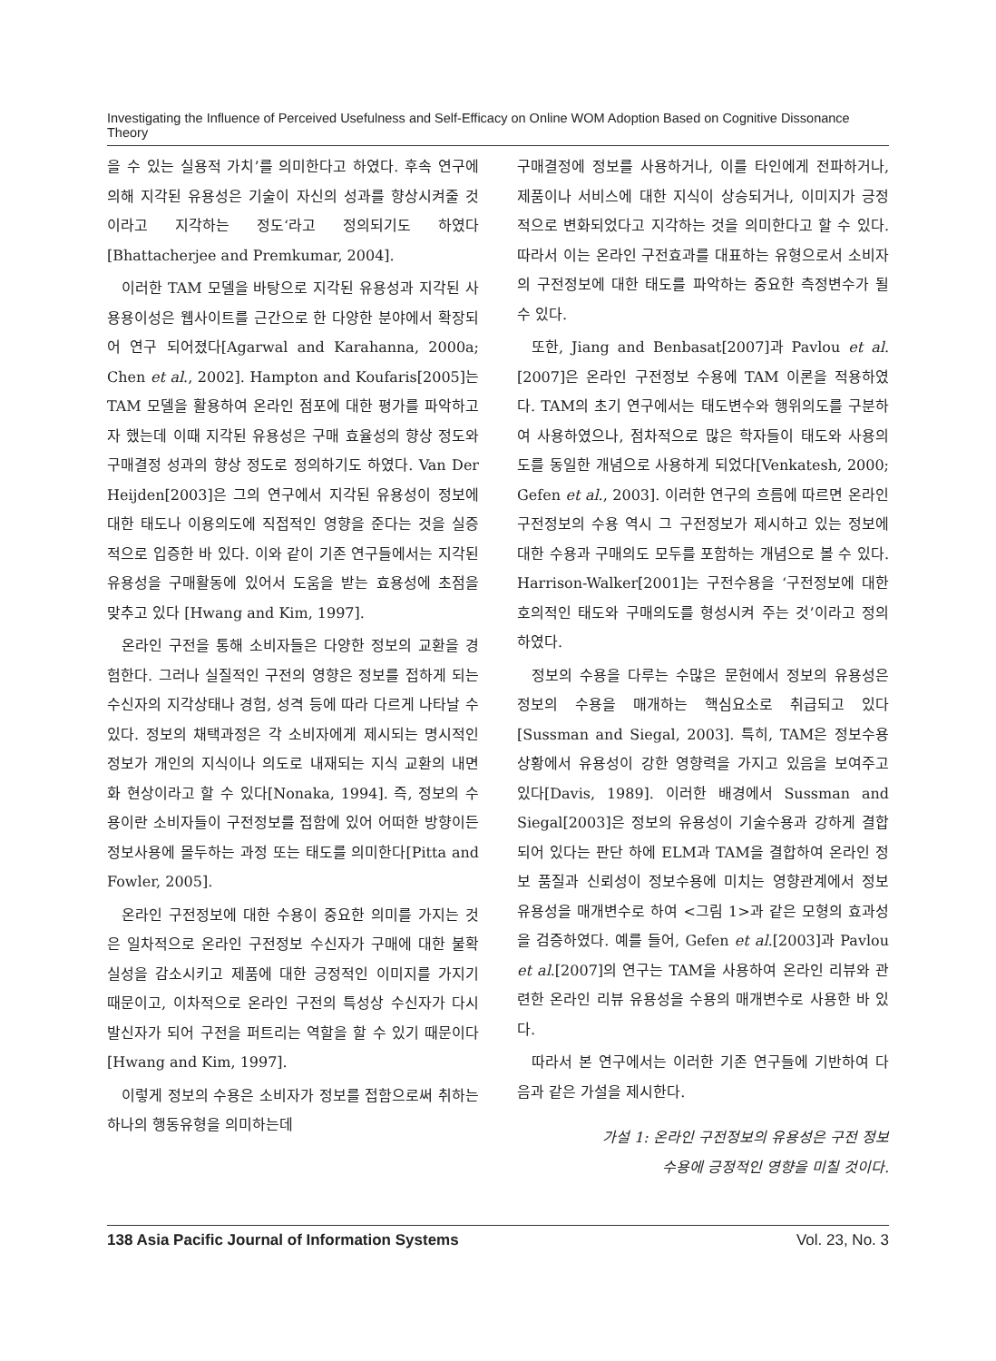Investigating the Influence of Perceived Usefulness and Self-Efficacy on Online WOM Adoption Based on Cognitive Dissonance Theory
을 수 있는 실용적 가치’를 의미한다고 하였다. 후속 연구에 의해 지각된 유용성은 기술이 자신의 성과를 향상시켜줄 것이라고 지각하는 정도‘라고 정의되기도 하였다[Bhattacherjee and Premkumar, 2004].
이러한 TAM 모델을 바탕으로 지각된 유용성과 지각된 사용용이성은 웹사이트를 근간으로 한 다양한 분야에서 확장되어 연구 되어졌다[Agarwal and Karahanna, 2000a; Chen et al., 2002]. Hampton and Koufaris[2005]는 TAM 모델을 활용하여 온라인 점포에 대한 평가를 파악하고자 했는데 이때 지각된 유용성은 구매 효율성의 향상 정도와 구매결정 성과의 향상 정도로 정의하기도 하였다. Van Der Heijden[2003]은 그의 연구에서 지각된 유용성이 정보에 대한 태도나 이용의도에 직접적인 영향을 준다는 것을 실증적으로 입증한 바 있다. 이와 같이 기존 연구들에서는 지각된 유용성을 구매활동에 있어서 도움을 받는 효용성에 초점을 맞추고 있다 [Hwang and Kim, 1997].
온라인 구전을 통해 소비자들은 다양한 정보의 교환을 경험한다. 그러나 실질적인 구전의 영향은 정보를 접하게 되는 수신자의 지각상태나 경험, 성격 등에 따라 다르게 나타날 수 있다. 정보의 채택과정은 각 소비자에게 제시되는 명시적인 정보가 개인의 지식이나 의도로 내재되는 지식 교환의 내면화 현상이라고 할 수 있다[Nonaka, 1994]. 즉, 정보의 수용이란 소비자들이 구전정보를 접함에 있어 어떠한 방향이든 정보사용에 몰두하는 과정 또는 태도를 의미한다[Pitta and Fowler, 2005].
온라인 구전정보에 대한 수용이 중요한 의미를 가지는 것은 일차적으로 온라인 구전정보 수신자가 구매에 대한 불확실성을 감소시키고 제품에 대한 긍정적인 이미지를 가지기 때문이고, 이차적으로 온라인 구전의 특성상 수신자가 다시 발신자가 되어 구전을 퍼트리는 역할을 할 수 있기 때문이다[Hwang and Kim, 1997].
이렇게 정보의 수용은 소비자가 정보를 접함으로써 취하는 하나의 행동유형을 의미하는데
구매결정에 정보를 사용하거나, 이를 타인에게 전파하거나, 제품이나 서비스에 대한 지식이 상승되거나, 이미지가 긍정적으로 변화되었다고 지각하는 것을 의미한다고 할 수 있다. 따라서 이는 온라인 구전효과를 대표하는 유형으로서 소비자의 구전정보에 대한 태도를 파악하는 중요한 측정변수가 될 수 있다.
또한, Jiang and Benbasat[2007]과 Pavlou et al.[2007]은 온라인 구전정보 수용에 TAM 이론을 적용하였다. TAM의 초기 연구에서는 태도변수와 행위의도를 구분하여 사용하였으나, 점차적으로 많은 학자들이 태도와 사용의도를 동일한 개념으로 사용하게 되었다[Venkatesh, 2000; Gefen et al., 2003]. 이러한 연구의 흐름에 따르면 온라인 구전정보의 수용 역시 그 구전정보가 제시하고 있는 정보에 대한 수용과 구매의도 모두를 포함하는 개념으로 볼 수 있다. Harrison-Walker[2001]는 구전수용을 ‘구전정보에 대한 호의적인 태도와 구매의도를 형성시켜 주는 것’이라고 정의하였다.
정보의 수용을 다루는 수많은 문헌에서 정보의 유용성은 정보의 수용을 매개하는 핵심요소로 취급되고 있다[Sussman and Siegal, 2003]. 특히, TAM은 정보수용 상황에서 유용성이 강한 영향력을 가지고 있음을 보여주고 있다[Davis, 1989]. 이러한 배경에서 Sussman and Siegal[2003]은 정보의 유용성이 기술수용과 강하게 결합되어 있다는 판단 하에 ELM과 TAM을 결합하여 온라인 정보 품질과 신뢰성이 정보수용에 미치는 영향관계에서 정보 유용성을 매개변수로 하여 <그림 1>과 같은 모형의 효과성을 검증하였다. 예를 들어, Gefen et al.[2003]과 Pavlou et al.[2007]의 연구는 TAM을 사용하여 온라인 리뷰와 관련한 온라인 리뷰 유용성을 수용의 매개변수로 사용한 바 있다.
따라서 본 연구에서는 이러한 기존 연구들에 기반하여 다음과 같은 가설을 제시한다.
가설 1: 온라인 구전정보의 유용성은 구전 정보
수용에 긍정적인 영향을 미칠 것이다.
138 Asia Pacific Journal of Information Systems Vol. 23, No. 3